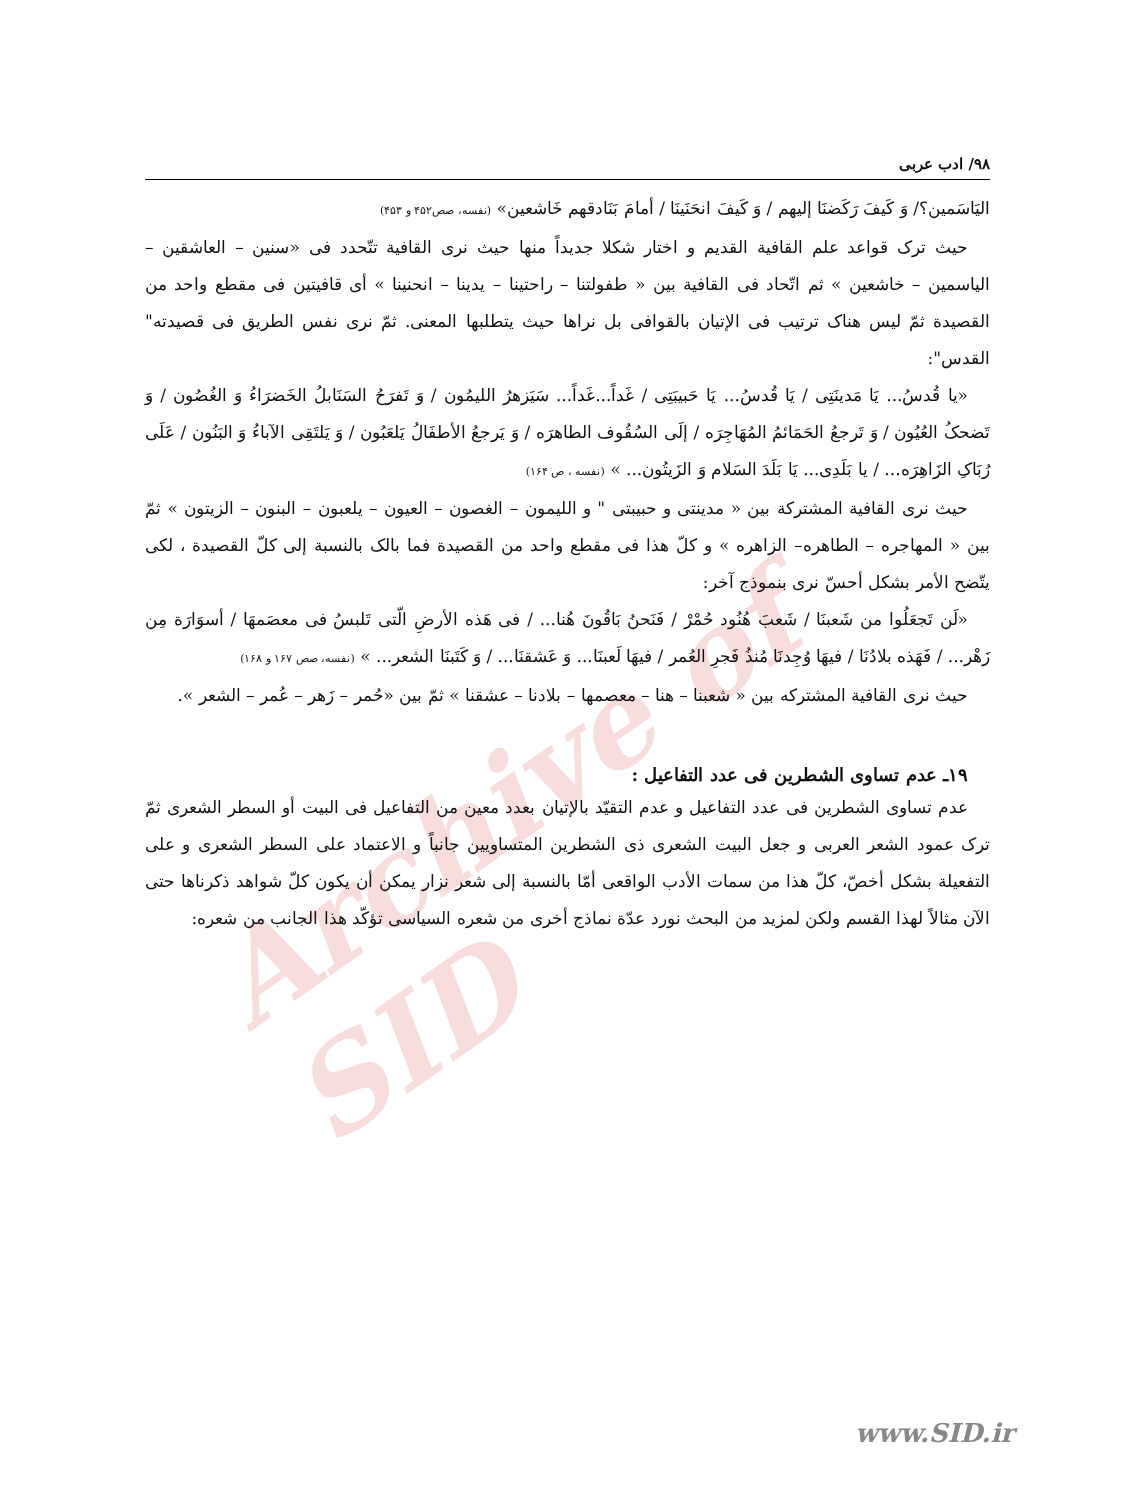Archive of SID
۹۸/ ادب عربی
اليَاسَمين؟/ وَ كَيفَ رَكَضنَا إليهم / وَ كَيفَ انحَنَينَا / أمامَ بَنَادقهم خَاشعين» (نفسه، صص۴۵۲ و ۴۵۳)
حيث ترک قواعد علم القافية القديم و اختار شكلا جديداً منها حيث نرى القافية تتّحدد فی «سنين – العاشقين – الياسمين – خاشعين » ثم اتّحاد فی القافية بين « طفولتنا – راحتينا – يدينا – انحنينا » أی قافيتين فی مقطع واحد من القصيدة ثمّ ليس هناک ترتيب فی الإتيان بالقوافی بل نراها حيث يتطلبها المعنى. ثمّ نرى نفس الطريق فی قصيدته" القدس":
«يا قُدسُ... يَا مَدينَتِی / يَا قُدسُ... يَا حَبيبَتِی / غَداً...غَداً... سَيَزهرُ الليمُون / وَ تَفرَحُ السَنَابلُ الخَضرَاءُ وَ الغُصُون / وَ تَضحکُ العُيُون / وَ تَرجعُ الحَمَائمُ المُهَاجِرَه / إلَى السُقُوف الطاهرَه / وَ يَرجعُ الأطفَالُ يَلعَبُون / وَ يَلتَقِی الآباءُ وَ البَنُون / عَلَى رُبَاکِ الزَاهِرَه... / يا بَلَدِی... يَا بَلَدَ السَلام وَ الزَيتُون... » (نفسه ، ص ۱۶۴)
حيث نرى القافية المشتركة بين « مدينتی و حبيبتی " و الليمون – الغصون – العيون – يلعبون – البنون – الزيتون » ثمّ بين « المهاجره – الطاهره– الزاهره » و كلّ هذا فی مقطع واحد من القصيدة فما بالک بالنسبة إلى كلّ القصيدة ، لكی يتّضح الأمر بشكل أحسّ نرى بنموذج آخر:
«لَن تَجعَلُوا من شَعبنَا / شَعبَ هُنُود حُمْرْ / فَنَحنُ بَاقُونَ هُنا... / فی هَذه الأرضِ الّتی تَلبسُ فی معصَمهَا / أسوَارَة مِن زَهْر... / فَهَذه بلادُنَا / فيهَا وُجِدنَا مُنذُ فَجرِ العُمر / فيهَا لَعبنَا... وَ عَشقنَا... / وَ كَتَبنَا الشعر... » (نفسه، صص ۱۶۷ و ۱۶۸)
حيث نرى القافية المشتركه بين « شعبنا – هنا – معصمها – بلادنا – عشقنا » ثمّ بين «حُمر – زَهر – عُمر – الشعر ».
۱۹ـ عدم تساوی الشطرين فی عدد التفاعيل :
عدم تساوی الشطرين فی عدد التفاعيل و عدم التقيّد بالإتيان بعدد معين من التفاعيل فی البيت أو السطر الشعری ثمّ ترک عمود الشعر العربی و جعل البيت الشعری ذی الشطرين المتساويين جانباً و الاعتماد على السطر الشعری و على التفعيلة بشكل أخصّ، كلّ هذا من سمات الأدب الواقعی أمّا بالنسبة إلى شعر نزار يمكن أن يكون كلّ شواهد ذكرناها حتى الآن مثالاً لهذا القسم ولكن لمزيد من البحث نورد عدّة نماذج أخرى من شعره السياسی تؤكّد هذا الجانب من شعره:
www.SID.ir